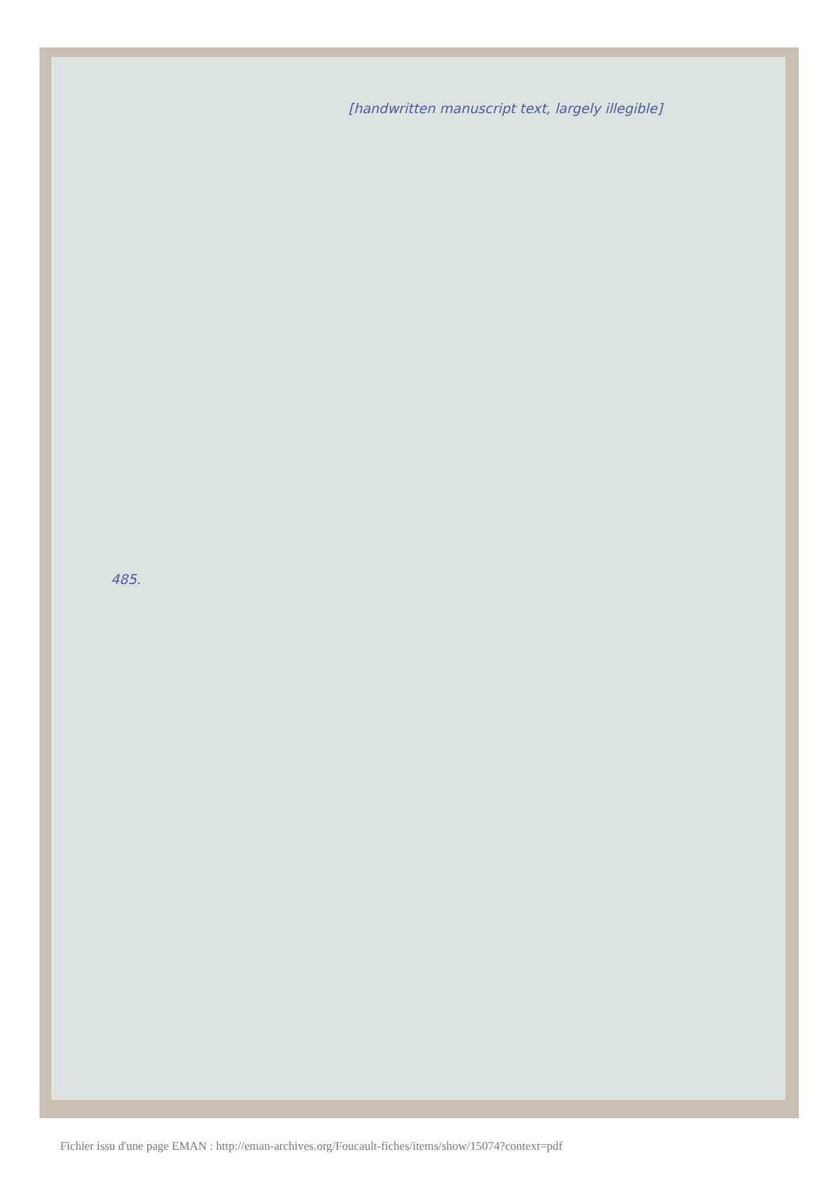[handwritten manuscript text, largely illegible]
485.
Fichier issu d'une page EMAN : http://eman-archives.org/Foucault-fiches/items/show/15074?context=pdf